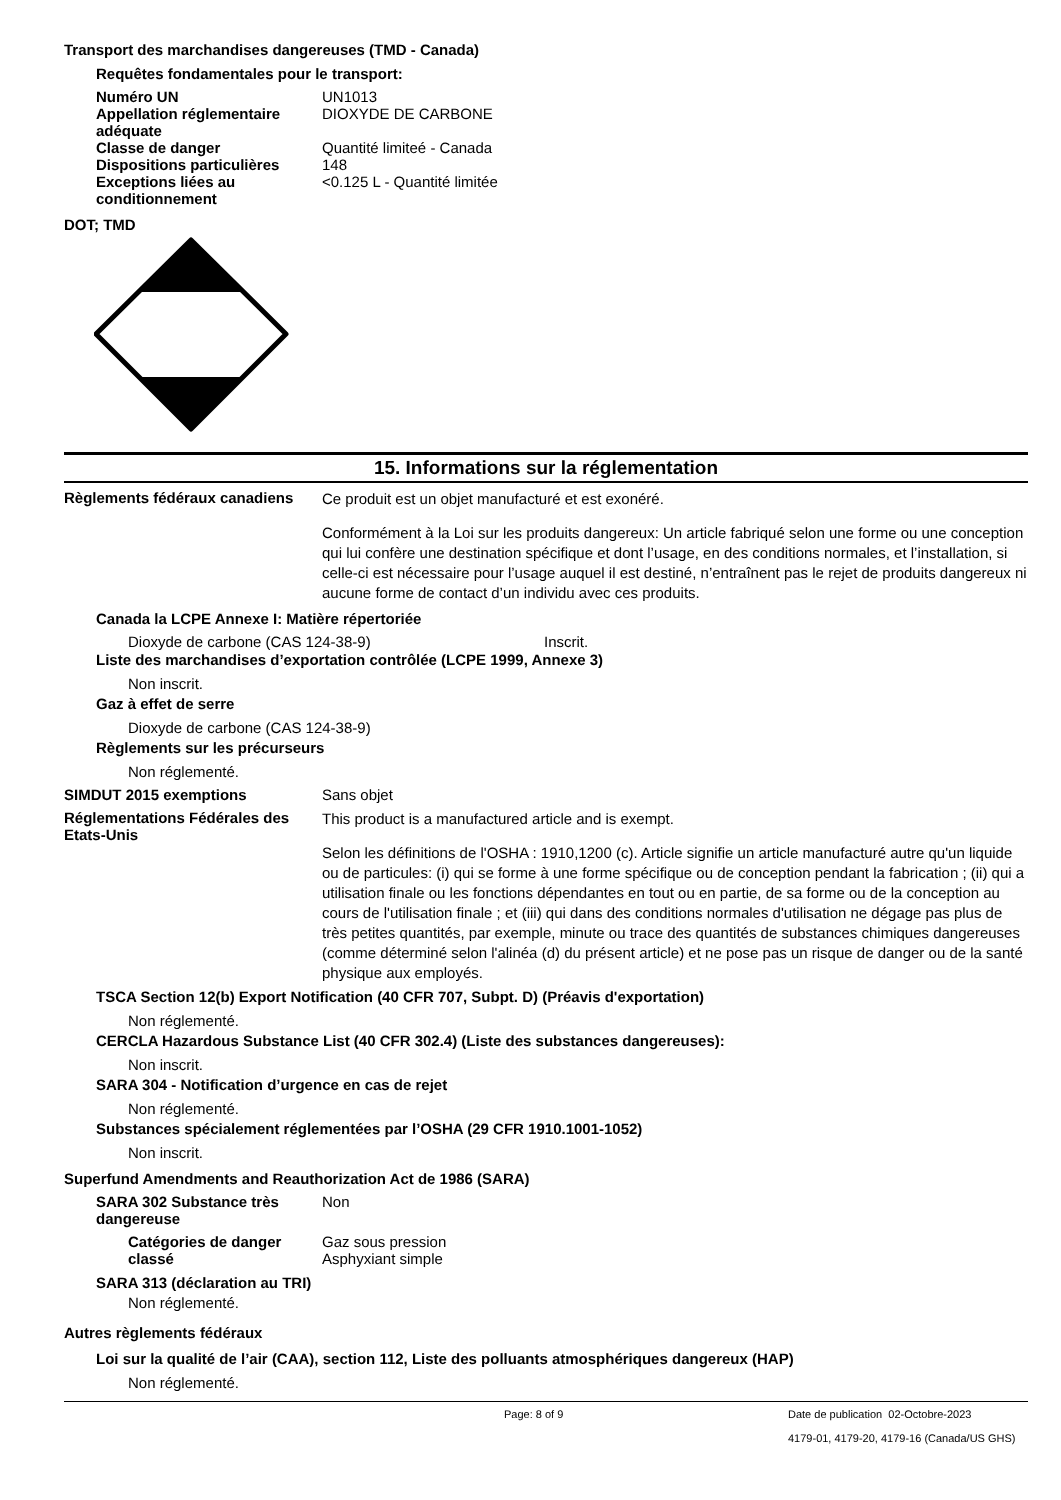Transport des marchandises dangereuses (TMD - Canada)
Requêtes fondamentales pour le transport:
Numéro UN UN1013
Appellation réglementaire adéquate
DIOXYDE DE CARBONE
Classe de danger Quantité limiteé - Canada
Dispositions particulières
148
Exceptions liées au conditionnement
<0.125 L - Quantité limitée
DOT; TMD
15. Informations sur la réglementation
Règlements fédéraux canadiens
Ce produit est un objet manufacturé et est exonéré.
Conformément à la Loi sur les produits dangereux: Un article fabriqué selon une forme ou une conception qui lui confère une destination spécifique et dont l’usage, en des conditions normales, et l’installation, si celle-ci est nécessaire pour l’usage auquel il est destiné, n’entraînent pas le rejet de produits dangereux ni aucune forme de contact d’un individu avec ces produits.
Canada la LCPE Annexe I: Matière répertoriée
Dioxyde de carbone (CAS 124-38-9) Inscrit.
Liste des marchandises d’exportation contrôlée (LCPE 1999, Annexe 3)
Non inscrit.
Gaz à effet de serre
Dioxyde de carbone (CAS 124-38-9)
Règlements sur les précurseurs
Non réglementé.
SIMDUT 2015 exemptions Sans objet
Réglementations Fédérales des Etats-Unis
This product is a manufactured article and is exempt.
Selon les définitions de l'OSHA : 1910,1200 (c). Article signifie un article manufacturé autre qu'un liquide ou de particules: (i) qui se forme à une forme spécifique ou de conception pendant la fabrication ; (ii) qui a utilisation finale ou les fonctions dépendantes en tout ou en partie, de sa forme ou de la conception au cours de l'utilisation finale ; et (iii) qui dans des conditions normales d'utilisation ne dégage pas plus de très petites quantités, par exemple, minute ou trace des quantités de substances chimiques dangereuses (comme déterminé selon l'alinéa (d) du présent article) et ne pose pas un risque de danger ou de la santé physique aux employés.
TSCA Section 12(b) Export Notification (40 CFR 707, Subpt. D) (Préavis d'exportation)
Non réglementé.
CERCLA Hazardous Substance List (40 CFR 302.4) (Liste des substances dangereuses):
Non inscrit.
SARA 304 - Notification d’urgence en cas de rejet
Non réglementé.
Substances spécialement réglementées par l’OSHA (29 CFR 1910.1001-1052)
Non inscrit.
Superfund Amendments and Reauthorization Act de 1986 (SARA)
SARA 302 Substance très dangereuse
Non
Catégories de danger classé
Gaz sous pression
Asphyxiant simple
SARA 313 (déclaration au TRI)
Non réglementé.
Autres règlements fédéraux
Loi sur la qualité de l’air (CAA), section 112, Liste des polluants atmosphériques dangereux (HAP)
Non réglementé.
Page: 8 of 9 Date de publication 02-Octobre-2023
4179-01, 4179-20, 4179-16 (Canada/US GHS)